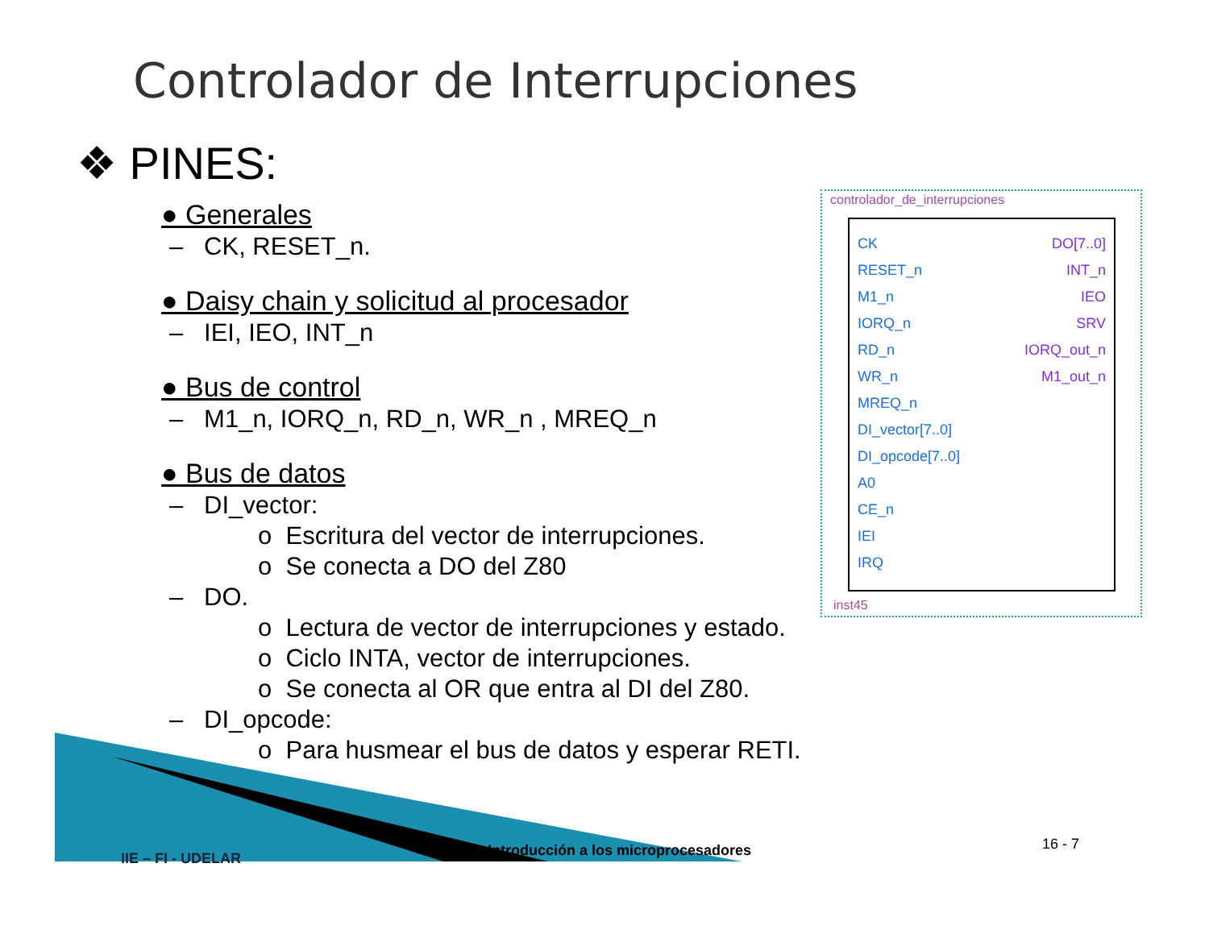Controlador de Interrupciones
❖ PINES:
● Generales
– CK, RESET_n.
● Daisy chain y solicitud al procesador
– IEI, IEO, INT_n
● Bus de control
– M1_n, IORQ_n, RD_n, WR_n , MREQ_n
● Bus de datos
– DI_vector:
o Escritura del vector de interrupciones.
o Se conecta a DO del Z80
– DO.
o Lectura de vector de interrupciones y estado.
o Ciclo INTA, vector de interrupciones.
o Se conecta al OR que entra al DI del Z80.
– DI_opcode:
o Para husmear el bus de datos y esperar RETI.
controlador_de_interrupciones
CK
RESET_n
M1_n
IORQ_n
RD_n
WR_n
MREQ_n
DI_vector[7..0]
DI_opcode[7..0]
A0
CE_n
IEI
IRQ
DO[7..0]
INT_n
IEO
SRV
IORQ_out_n
M1_out_n
inst45
IIE – FI - UDELAR
Introducción a los microprocesadores
16 - 7